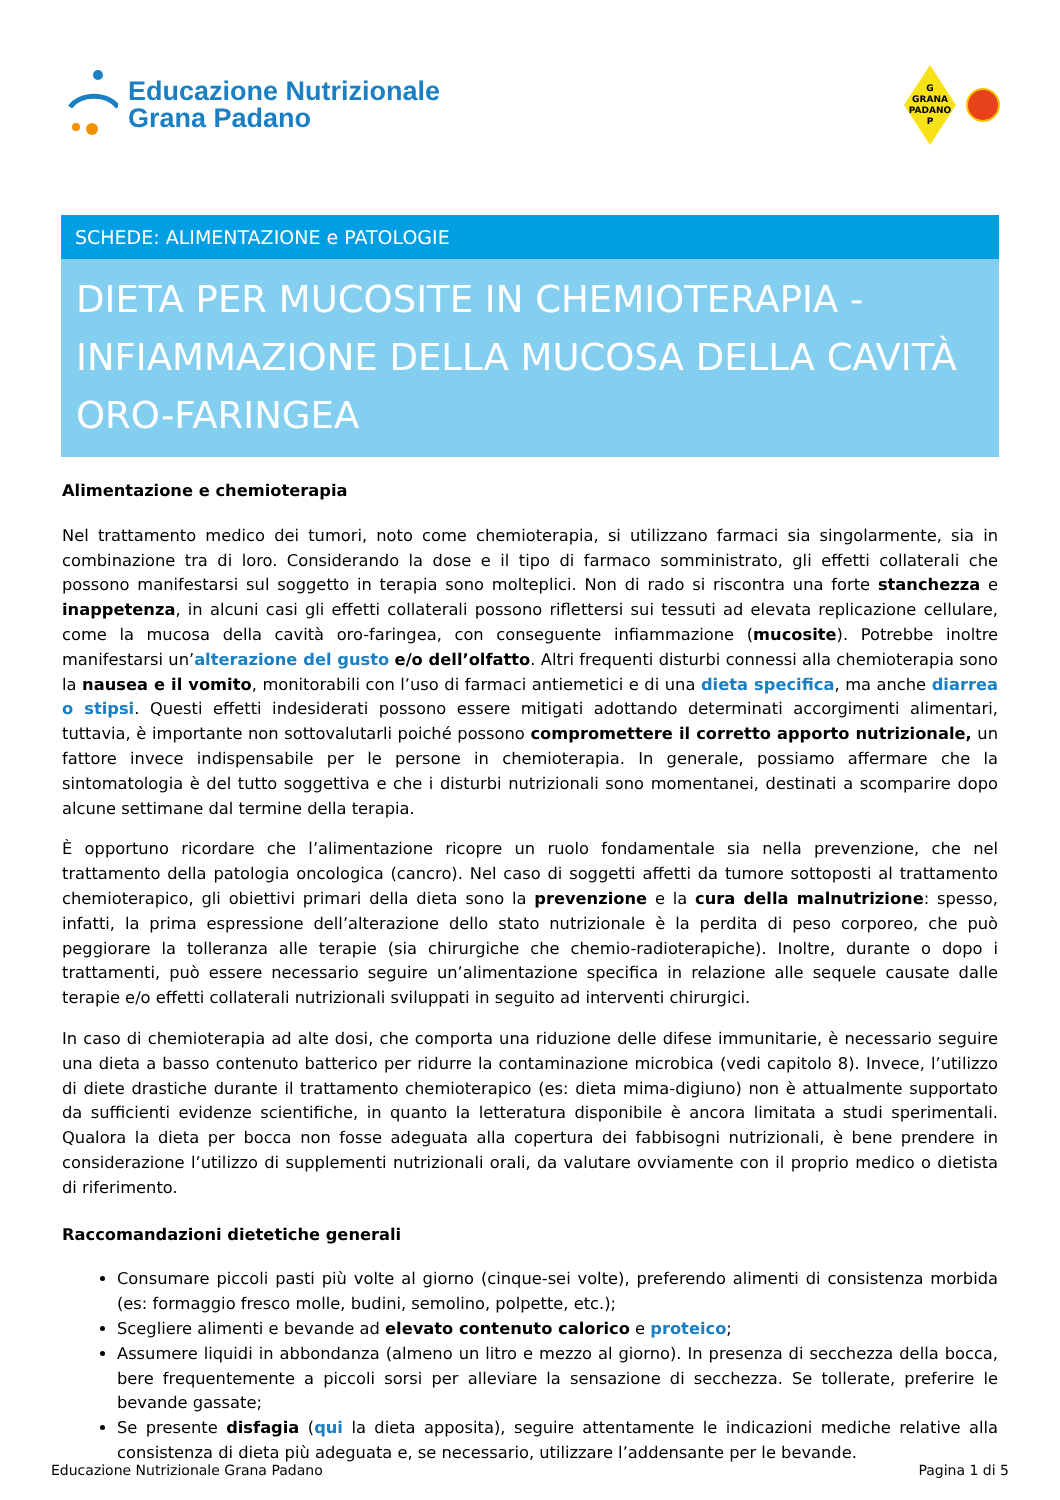Educazione Nutrizionale
Grana Padano
G
GRANA
PADANO
P
SCHEDE: ALIMENTAZIONE e PATOLOGIE
DIETA PER MUCOSITE IN CHEMIOTERAPIA - INFIAMMAZIONE DELLA MUCOSA DELLA CAVITÀ ORO-FARINGEA
Alimentazione e chemioterapia
Nel trattamento medico dei tumori, noto come chemioterapia, si utilizzano farmaci sia singolarmente, sia in combinazione tra di loro. Considerando la dose e il tipo di farmaco somministrato, gli effetti collaterali che possono manifestarsi sul soggetto in terapia sono molteplici. Non di rado si riscontra una forte stanchezza e inappetenza, in alcuni casi gli effetti collaterali possono riflettersi sui tessuti ad elevata replicazione cellulare, come la mucosa della cavità oro-faringea, con conseguente infiammazione (mucosite). Potrebbe inoltre manifestarsi un’alterazione del gusto e/o dell’olfatto. Altri frequenti disturbi connessi alla chemioterapia sono la nausea e il vomito, monitorabili con l’uso di farmaci antiemetici e di una dieta specifica, ma anche diarrea o stipsi. Questi effetti indesiderati possono essere mitigati adottando determinati accorgimenti alimentari, tuttavia, è importante non sottovalutarli poiché possono compromettere il corretto apporto nutrizionale, un fattore invece indispensabile per le persone in chemioterapia. In generale, possiamo affermare che la sintomatologia è del tutto soggettiva e che i disturbi nutrizionali sono momentanei, destinati a scomparire dopo alcune settimane dal termine della terapia.
È opportuno ricordare che l’alimentazione ricopre un ruolo fondamentale sia nella prevenzione, che nel trattamento della patologia oncologica (cancro). Nel caso di soggetti affetti da tumore sottoposti al trattamento chemioterapico, gli obiettivi primari della dieta sono la prevenzione e la cura della malnutrizione: spesso, infatti, la prima espressione dell’alterazione dello stato nutrizionale è la perdita di peso corporeo, che può peggiorare la tolleranza alle terapie (sia chirurgiche che chemio-radioterapiche). Inoltre, durante o dopo i trattamenti, può essere necessario seguire un’alimentazione specifica in relazione alle sequele causate dalle terapie e/o effetti collaterali nutrizionali sviluppati in seguito ad interventi chirurgici.
In caso di chemioterapia ad alte dosi, che comporta una riduzione delle difese immunitarie, è necessario seguire una dieta a basso contenuto batterico per ridurre la contaminazione microbica (vedi capitolo 8). Invece, l’utilizzo di diete drastiche durante il trattamento chemioterapico (es: dieta mima-digiuno) non è attualmente supportato da sufficienti evidenze scientifiche, in quanto la letteratura disponibile è ancora limitata a studi sperimentali. Qualora la dieta per bocca non fosse adeguata alla copertura dei fabbisogni nutrizionali, è bene prendere in considerazione l’utilizzo di supplementi nutrizionali orali, da valutare ovviamente con il proprio medico o dietista di riferimento.
Raccomandazioni dietetiche generali
Consumare piccoli pasti più volte al giorno (cinque-sei volte), preferendo alimenti di consistenza morbida (es: formaggio fresco molle, budini, semolino, polpette, etc.);
Scegliere alimenti e bevande ad elevato contenuto calorico e proteico;
Assumere liquidi in abbondanza (almeno un litro e mezzo al giorno). In presenza di secchezza della bocca, bere frequentemente a piccoli sorsi per alleviare la sensazione di secchezza. Se tollerate, preferire le bevande gassate;
Se presente disfagia (qui la dieta apposita), seguire attentamente le indicazioni mediche relative alla consistenza di dieta più adeguata e, se necessario, utilizzare l’addensante per le bevande.
Educazione Nutrizionale Grana Padano Pagina 1 di 5